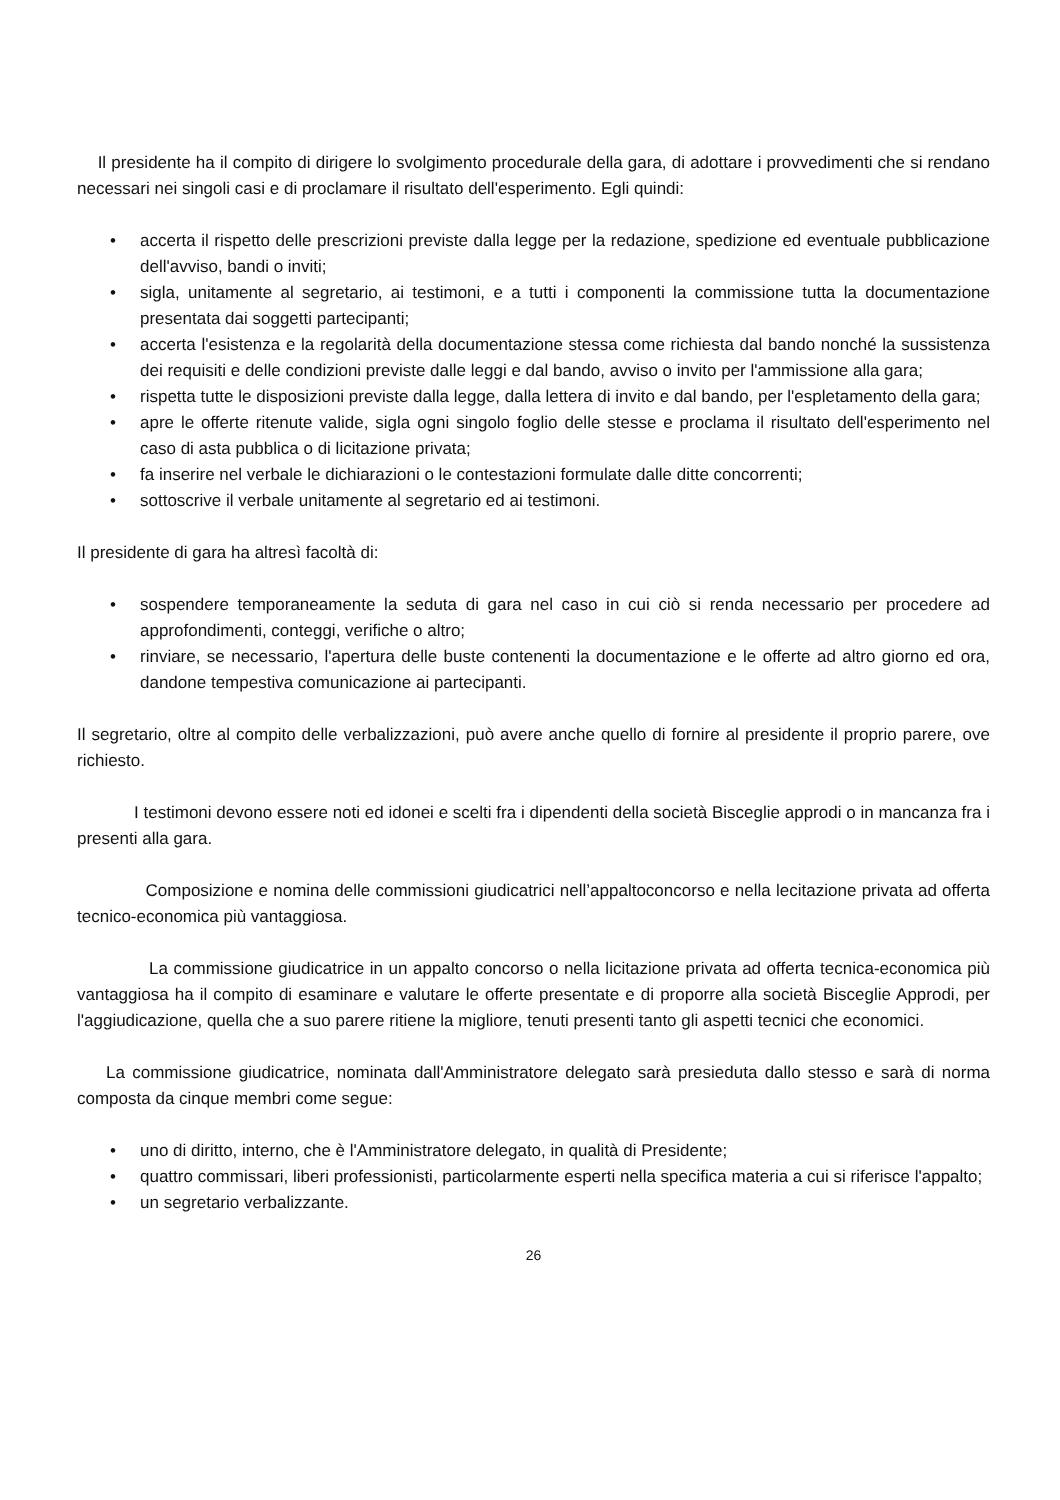Il presidente ha il compito di dirigere lo svolgimento procedurale della gara, di adottare i provvedimenti che si rendano necessari nei singoli casi e di proclamare il risultato dell'esperimento. Egli quindi:
• accerta il rispetto delle prescrizioni previste dalla legge per la redazione, spedizione ed eventuale pubblicazione dell'avviso, bandi o inviti;
• sigla, unitamente al segretario, ai testimoni, e a tutti i componenti la commissione tutta la documentazione presentata dai soggetti partecipanti;
• accerta l'esistenza e la regolarità della documentazione stessa come richiesta dal bando nonché la sussistenza dei requisiti e delle condizioni previste dalle leggi e dal bando, avviso o invito per l'ammissione alla gara;
• rispetta tutte le disposizioni previste dalla legge, dalla lettera di invito e dal bando, per l'espletamento della gara;
• apre le offerte ritenute valide, sigla ogni singolo foglio delle stesse e proclama il risultato dell'esperimento nel caso di asta pubblica o di licitazione privata;
• fa inserire nel verbale le dichiarazioni o le contestazioni formulate dalle ditte concorrenti;
• sottoscrive il verbale unitamente al segretario ed ai testimoni.
Il presidente di gara ha altresì facoltà di:
• sospendere temporaneamente la seduta di gara nel caso in cui ciò si renda necessario per procedere ad approfondimenti, conteggi, verifiche o altro;
• rinviare, se necessario, l'apertura delle buste contenenti la documentazione e le offerte ad altro giorno ed ora, dandone tempestiva comunicazione ai partecipanti.
Il segretario, oltre al compito delle verbalizzazioni, può avere anche quello di fornire al presidente il proprio parere, ove richiesto.
I testimoni devono essere noti ed idonei e scelti fra i dipendenti della società Bisceglie approdi o in mancanza fra i presenti alla gara.
Composizione e nomina delle commissioni giudicatrici nell’appaltoconcorso e nella lecitazione privata ad offerta tecnico-economica più vantaggiosa.
La commissione giudicatrice in un appalto concorso o nella licitazione privata ad offerta tecnica-economica più vantaggiosa ha il compito di esaminare e valutare le offerte presentate e di proporre alla società Bisceglie Approdi, per l'aggiudicazione, quella che a suo parere ritiene la migliore, tenuti presenti tanto gli aspetti tecnici che economici.
La commissione giudicatrice, nominata dall'Amministratore delegato sarà presieduta dallo stesso e sarà di norma composta da cinque membri come segue:
• uno di diritto, interno, che è l'Amministratore delegato, in qualità di Presidente;
• quattro commissari, liberi professionisti, particolarmente esperti nella specifica materia a cui si riferisce l'appalto;
• un segretario verbalizzante.
26